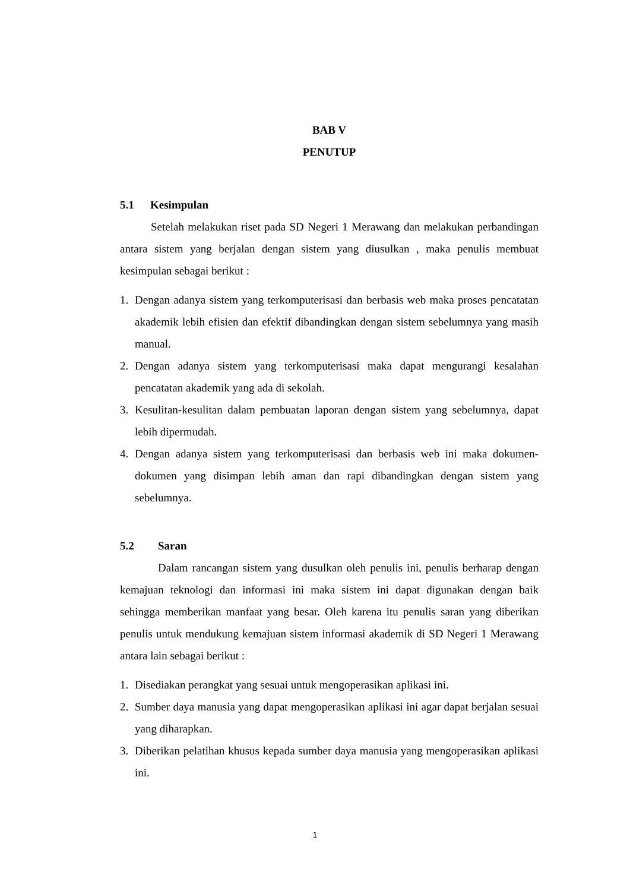BAB V
PENUTUP
5.1 Kesimpulan
Setelah melakukan riset pada SD Negeri 1 Merawang dan melakukan perbandingan antara sistem yang berjalan dengan sistem yang diusulkan , maka penulis membuat kesimpulan sebagai berikut :
1. Dengan adanya sistem yang terkomputerisasi dan berbasis web maka proses pencatatan akademik lebih efisien dan efektif dibandingkan dengan sistem sebelumnya yang masih manual.
2. Dengan adanya sistem yang terkomputerisasi maka dapat mengurangi kesalahan pencatatan akademik yang ada di sekolah.
3. Kesulitan-kesulitan dalam pembuatan laporan dengan sistem yang sebelumnya, dapat lebih dipermudah.
4. Dengan adanya sistem yang terkomputerisasi dan berbasis web ini maka dokumen-dokumen yang disimpan lebih aman dan rapi dibandingkan dengan sistem yang sebelumnya.
5.2 Saran
Dalam rancangan sistem yang dusulkan oleh penulis ini, penulis berharap dengan kemajuan teknologi dan informasi ini maka sistem ini dapat digunakan dengan baik sehingga memberikan manfaat yang besar. Oleh karena itu penulis saran yang diberikan penulis untuk mendukung kemajuan sistem informasi akademik di SD Negeri 1 Merawang antara lain sebagai berikut :
1. Disediakan perangkat yang sesuai untuk mengoperasikan aplikasi ini.
2. Sumber daya manusia yang dapat mengoperasikan aplikasi ini agar dapat berjalan sesuai yang diharapkan.
3. Diberikan pelatihan khusus kepada sumber daya manusia yang mengoperasikan aplikasi ini.
1